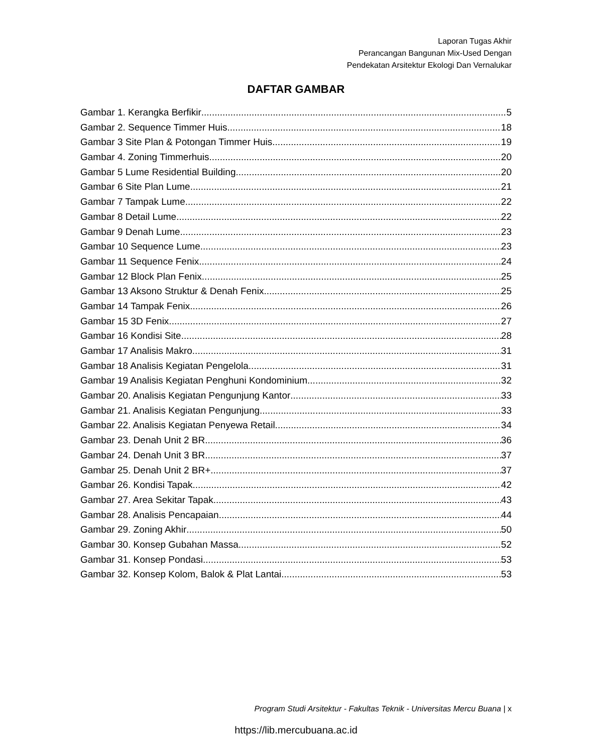Laporan Tugas Akhir
Perancangan Bangunan Mix-Used Dengan
Pendekatan Arsitektur Ekologi Dan Vernalukar
DAFTAR GAMBAR
Gambar 1. Kerangka Berfikir 5
Gambar 2. Sequence Timmer Huis 18
Gambar 3 Site Plan & Potongan Timmer Huis 19
Gambar 4. Zoning Timmerhuis 20
Gambar 5 Lume Residential Building 20
Gambar 6 Site Plan Lume 21
Gambar 7 Tampak Lume 22
Gambar 8 Detail Lume 22
Gambar 9 Denah Lume 23
Gambar 10 Sequence Lume 23
Gambar 11 Sequence Fenix 24
Gambar 12 Block Plan Fenix 25
Gambar 13 Aksono Struktur & Denah Fenix 25
Gambar 14 Tampak Fenix 26
Gambar 15 3D Fenix 27
Gambar 16 Kondisi Site 28
Gambar 17 Analisis Makro 31
Gambar 18 Analisis Kegiatan Pengelola 31
Gambar 19 Analisis Kegiatan Penghuni Kondominium 32
Gambar 20. Analisis Kegiatan Pengunjung Kantor 33
Gambar 21. Analisis Kegiatan Pengunjung 33
Gambar 22. Analisis Kegiatan Penyewa Retail 34
Gambar 23. Denah Unit 2 BR 36
Gambar 24. Denah Unit 3 BR 37
Gambar 25. Denah Unit 2 BR+ 37
Gambar 26. Kondisi Tapak 42
Gambar 27. Area Sekitar Tapak 43
Gambar 28. Analisis Pencapaian 44
Gambar 29. Zoning Akhir 50
Gambar 30. Konsep Gubahan Massa 52
Gambar 31. Konsep Pondasi 53
Gambar 32. Konsep Kolom, Balok & Plat Lantai 53
Program Studi Arsitektur - Fakultas Teknik - Universitas Mercu Buana | x
https://lib.mercubuana.ac.id